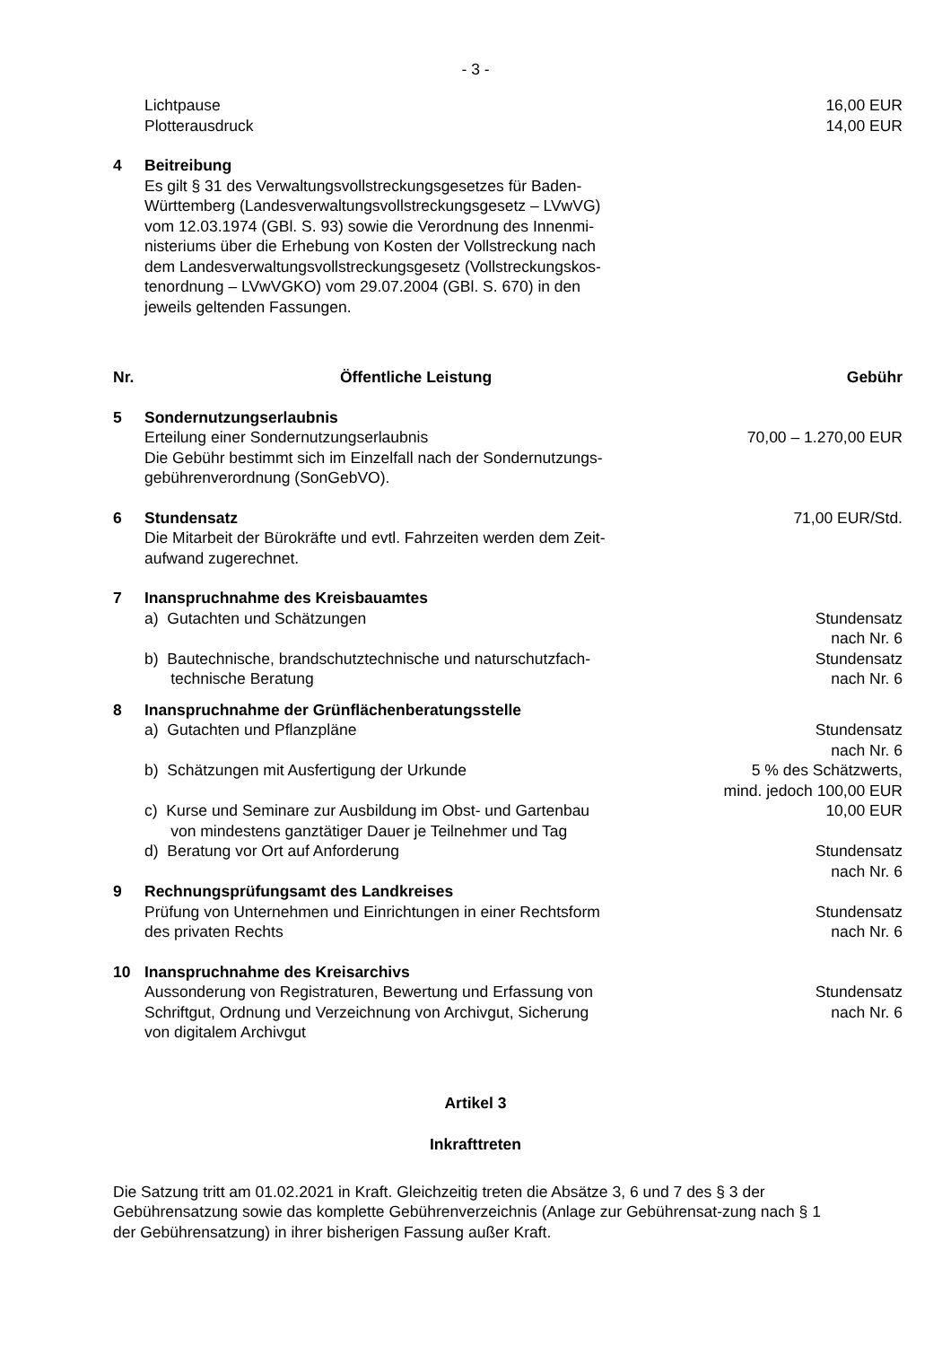- 3 -
| | Lichtpause Plotterausdruck | 16,00 EUR 14,00 EUR |
| 4 | Beitreibung Es gilt § 31 des Verwaltungsvollstreckungsgesetzes für Baden- Württemberg (Landesverwaltungsvollstreckungsgesetz – LVwVG) vom 12.03.1974 (GBl. S. 93) sowie die Verordnung des Innenmi- nisteriums über die Erhebung von Kosten der Vollstreckung nach dem Landesverwaltungsvollstreckungsgesetz (Vollstreckungskos- tenordnung – LVwVGKO) vom 29.07.2004 (GBl. S. 670) in den jeweils geltenden Fassungen. | |
| Nr. | Öffentliche Leistung | Gebühr |
| 5 | Sondernutzungserlaubnis Erteilung einer Sondernutzungserlaubnis Die Gebühr bestimmt sich im Einzelfall nach der Sondernutzungs- gebührenverordnung (SonGebVO). | 70,00 – 1.270,00 EUR |
| 6 | Stundensatz Die Mitarbeit der Bürokräfte und evtl. Fahrzeiten werden dem Zeit- aufwand zugerechnet. | 71,00 EUR/Std. |
| 7 | Inanspruchnahme des Kreisbauamtes | |
| | a) Gutachten und Schätzungen | Stundensatz nach Nr. 6 |
| | b) Bautechnische, brandschutztechnische und naturschutzfach- technische Beratung | Stundensatz nach Nr. 6 |
| 8 | Inanspruchnahme der Grünflächenberatungsstelle | |
| | a) Gutachten und Pflanzpläne | Stundensatz nach Nr. 6 |
| | b) Schätzungen mit Ausfertigung der Urkunde | 5 % des Schätzwerts, mind. jedoch 100,00 EUR |
| | c) Kurse und Seminare zur Ausbildung im Obst- und Gartenbau von mindestens ganztätiger Dauer je Teilnehmer und Tag | 10,00 EUR |
| | d) Beratung vor Ort auf Anforderung | Stundensatz nach Nr. 6 |
| 9 | Rechnungsprüfungsamt des Landkreises Prüfung von Unternehmen und Einrichtungen in einer Rechtsform des privaten Rechts | Stundensatz nach Nr. 6 |
| 10 | Inanspruchnahme des Kreisarchivs Aussonderung von Registraturen, Bewertung und Erfassung von Schriftgut, Ordnung und Verzeichnung von Archivgut, Sicherung von digitalem Archivgut | Stundensatz nach Nr. 6 |
Artikel 3
Inkrafttreten
Die Satzung tritt am 01.02.2021 in Kraft. Gleichzeitig treten die Absätze 3, 6 und 7 des § 3 der Gebührensatzung sowie das komplette Gebührenverzeichnis (Anlage zur Gebührensat-zung nach § 1 der Gebührensatzung) in ihrer bisherigen Fassung außer Kraft.